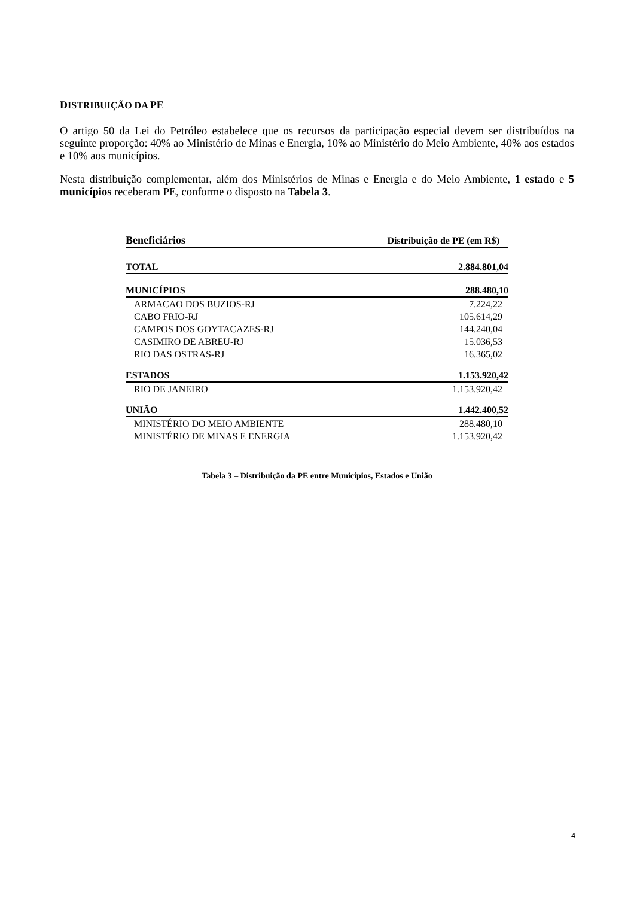DISTRIBUIÇÃO DA PE
O artigo 50 da Lei do Petróleo estabelece que os recursos da participação especial devem ser distribuídos na seguinte proporção: 40% ao Ministério de Minas e Energia, 10% ao Ministério do Meio Ambiente, 40% aos estados e 10% aos municípios.
Nesta distribuição complementar, além dos Ministérios de Minas e Energia e do Meio Ambiente, 1 estado e 5 municípios receberam PE, conforme o disposto na Tabela 3.
| Beneficiários | Distribuição de PE (em R$) |
| --- | --- |
| TOTAL | 2.884.801,04 |
| MUNICÍPIOS | 288.480,10 |
| ARMACAO DOS BUZIOS-RJ | 7.224,22 |
| CABO FRIO-RJ | 105.614,29 |
| CAMPOS DOS GOYTACAZES-RJ | 144.240,04 |
| CASIMIRO DE ABREU-RJ | 15.036,53 |
| RIO DAS OSTRAS-RJ | 16.365,02 |
| ESTADOS | 1.153.920,42 |
| RIO DE JANEIRO | 1.153.920,42 |
| UNIÃO | 1.442.400,52 |
| MINISTÉRIO DO MEIO AMBIENTE | 288.480,10 |
| MINISTÉRIO DE MINAS E ENERGIA | 1.153.920,42 |
Tabela 3 – Distribuição da PE entre Municípios, Estados e União
4